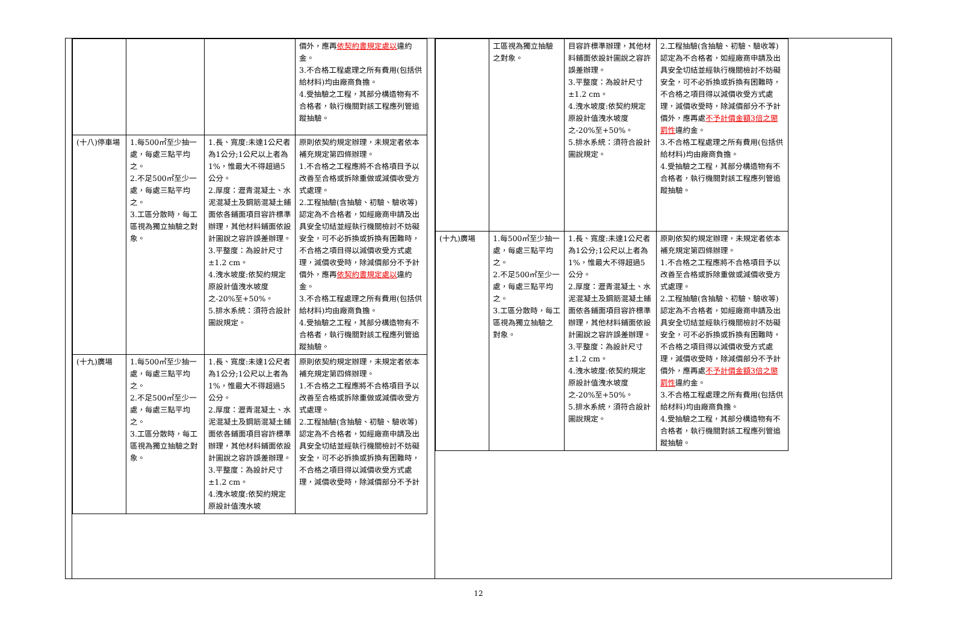| | | | 價外，應再 依契約書規定處以 違約金。 3.不合格工程處理之所有費用(包括供給材料)均由廠商負擔。 4.受抽驗之工程，其部分構造物有不合格者，執行機關對該工程應列管追蹤抽驗。 |
| (十八)停車場 | 1.每500㎡至少抽一處，每處三點平均之。 2.不足500㎡至少一處，每處三點平均之。 3.工區分散時，每工區視為獨立抽驗之對象。 | 1.長、寬度:未達1公尺者為1公分;1公尺以上者為1%，惟最大不得超過5公分。 2.厚度：瀝青混凝土、水泥混凝土及鋼筋混凝土鋪面依各鋪面項目容許標準辦理，其他材料鋪面依設計圖說之容許誤差辦理。 3.平整度：為設計尺寸±1.2 cm。 4.洩水坡度:依契約規定原設計值洩水坡度之-20%至+50%。 5.排水系統：須符合設計圖說規定。 | 原則依契約規定辦理，未規定者依本補充規定第四條辦理。 1.不合格之工程應將不合格項目予以改善至合格或拆除重做或減價收受方式處理。 2.工程抽驗(含抽驗、初驗、驗收等)認定為不合格者，如經廠商申請及出具安全切結並經執行機關檢討不妨礙安全，可不必拆換或拆換有困難時，不合格之項目得以減價收受方式處理，減價收受時，除減價部分不予計價外，應再 依契約書規定處以 違約金。 3.不合格工程處理之所有費用(包括供給材料)均由廠商負擔。 4.受抽驗之工程，其部分構造物有不合格者，執行機關對該工程應列管追蹤抽驗。 |
| (十九)廣場 | 1.每500㎡至少抽一處，每處三點平均之。 2.不足500㎡至少一處，每處三點平均之。 3.工區分散時，每工區視為獨立抽驗之對象。 | 1.長、寬度:未達1公尺者為1公分;1公尺以上者為1%，惟最大不得超過5公分。 2.厚度：瀝青混凝土、水泥混凝土及鋼筋混凝土鋪面依各鋪面項目容許標準辦理，其他材料鋪面依設計圖說之容許誤差辦理。 3.平整度：為設計尺寸±1.2 cm。 4.洩水坡度:依契約規定原設計值洩水坡 | 原則依契約規定辦理，未規定者依本補充規定第四條辦理。 1.不合格之工程應將不合格項目予以改善至合格或拆除重做或減價收受方式處理。 2.工程抽驗(含抽驗、初驗、驗收等)認定為不合格者，如經廠商申請及出具安全切結並經執行機關檢討不妨礙安全，可不必拆換或拆換有困難時，不合格之項目得以減價收受方式處理，減價收受時，除減價部分不予計 |
| | 工區視為獨立抽驗之對象。 | 目容許標準辦理，其他材料鋪面依設計圖說之容許誤差辦理。 3.平整度：為設計尺寸±1.2 cm。 4.洩水坡度:依契約規定原設計值洩水坡度之-20%至+50%。 5.排水系統：須符合設計圖說規定。 | 2.工程抽驗(含抽驗、初驗、驗收等)認定為不合格者，如經廠商申請及出具安全切結並經執行機關檢討不妨礙安全，可不必拆換或拆換有困難時，不合格之項目得以減價收受方式處理，減價收受時，除減價部分不予計價外，應再處 不予計價金額3倍之懲罰性 違約金。 3.不合格工程處理之所有費用(包括供給材料)均由廠商負擔。 4.受抽驗之工程，其部分構造物有不合格者，執行機關對該工程應列管追蹤抽驗。 |
| (十九)廣場 | 1.每500㎡至少抽一處，每處三點平均之。 2.不足500㎡至少一處，每處三點平均之。 3.工區分散時，每工區視為獨立抽驗之對象。 | 1.長、寬度:未達1公尺者為1公分;1公尺以上者為1%，惟最大不得超過5公分。 2.厚度：瀝青混凝土、水泥混凝土及鋼筋混凝土鋪面依各鋪面項目容許標準辦理，其他材料鋪面依設計圖說之容許誤差辦理。 3.平整度：為設計尺寸±1.2 cm。 4.洩水坡度:依契約規定原設計值洩水坡度之-20%至+50%。 5.排水系統，須符合設計圖說規定。 | 原則依契約規定辦理，未規定者依本補充規定第四條辦理。 1.不合格之工程應將不合格項目予以改善至合格或拆除重做或減價收受方式處理。 2.工程抽驗(含抽驗、初驗、驗收等)認定為不合格者，如經廠商申請及出具安全切結並經執行機關檢討不妨礙安全，可不必拆換或拆換有困難時，不合格之項目得以減價收受方式處理，減價收受時，除減價部分不予計價外，應再處 不予計價金額3倍之懲罰性 違約金。 3.不合格工程處理之所有費用(包括供給材料)均由廠商負擔。 4.受抽驗之工程，其部分構造物有不合格者，執行機關對該工程應列管追蹤抽驗。 |
12